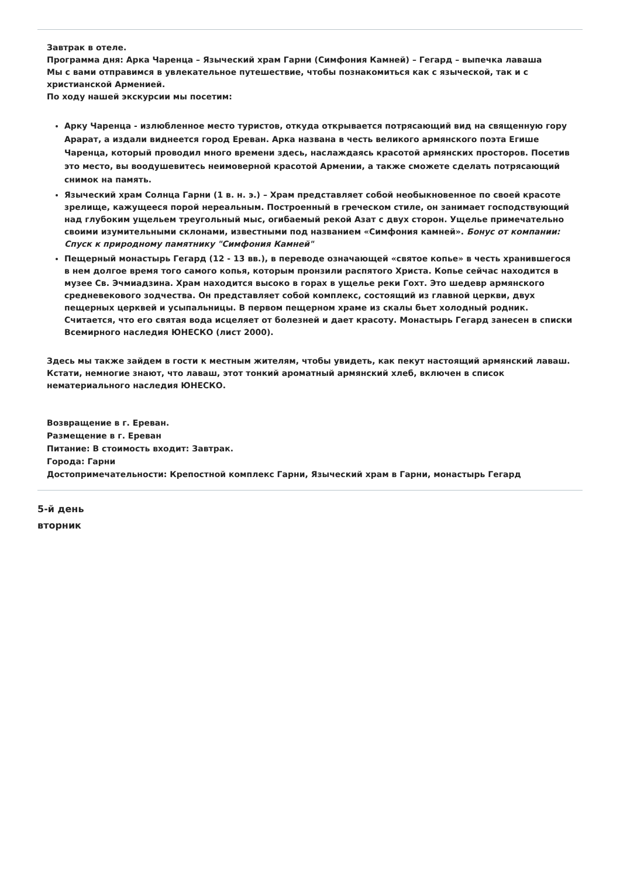Завтрак в отеле.
Программа дня: Арка Чаренца – Языческий храм Гарни (Симфония Камней) – Гегард – выпечка лаваша
Мы с вами отправимся в увлекательное путешествие, чтобы познакомиться как с языческой, так и с христианской Арменией.
По ходу нашей экскурсии мы посетим:
Арку Чаренца - излюбленное место туристов, откуда открывается потрясающий вид на священную гору Арарат, а издали виднеется город Ереван. Арка названа в честь великого армянского поэта Егише Чаренца, который проводил много времени здесь, наслаждаясь красотой армянских просторов. Посетив это место, вы воодушевитесь неимоверной красотой Армении, а также сможете сделать потрясающий снимок на память.
Языческий храм Солнца Гарни (1 в. н. э.) – Храм представляет собой необыкновенное по своей красоте зрелище, кажущееся порой нереальным. Построенный в греческом стиле, он занимает господствующий над глубоким ущельем треугольный мыс, огибаемый рекой Азат с двух сторон. Ущелье примечательно своими изумительными склонами, известными под названием «Симфония камней». Бонус от компании: Спуск к природному памятнику "Симфония Камней"
Пещерный монастырь Гегард (12 - 13 вв.), в переводе означающей «святое копье» в честь хранившегося в нем долгое время того самого копья, которым пронзили распятого Христа. Копье сейчас находится в музее Св. Эчмиадзина. Храм находится высоко в горах в ущелье реки Гохт. Это шедевр армянского средневекового зодчества. Он представляет собой комплекс, состоящий из главной церкви, двух пещерных церквей и усыпальницы. В первом пещерном храме из скалы бьет холодный родник. Считается, что его святая вода исцеляет от болезней и дает красоту. Монастырь Гегард занесен в списки Всемирного наследия ЮНЕСКО (лист 2000).
Здесь мы также зайдем в гости к местным жителям, чтобы увидеть, как пекут настоящий армянский лаваш. Кстати, немногие знают, что лаваш, этот тонкий ароматный армянский хлеб, включен в список нематериального наследия ЮНЕСКО.
Возвращение в г. Ереван.
Размещение в г. Ереван
Питание: В стоимость входит: Завтрак.
Города: Гарни
Достопримечательности: Крепостной комплекс Гарни, Языческий храм в Гарни, монастырь Гегард
5-й день
вторник